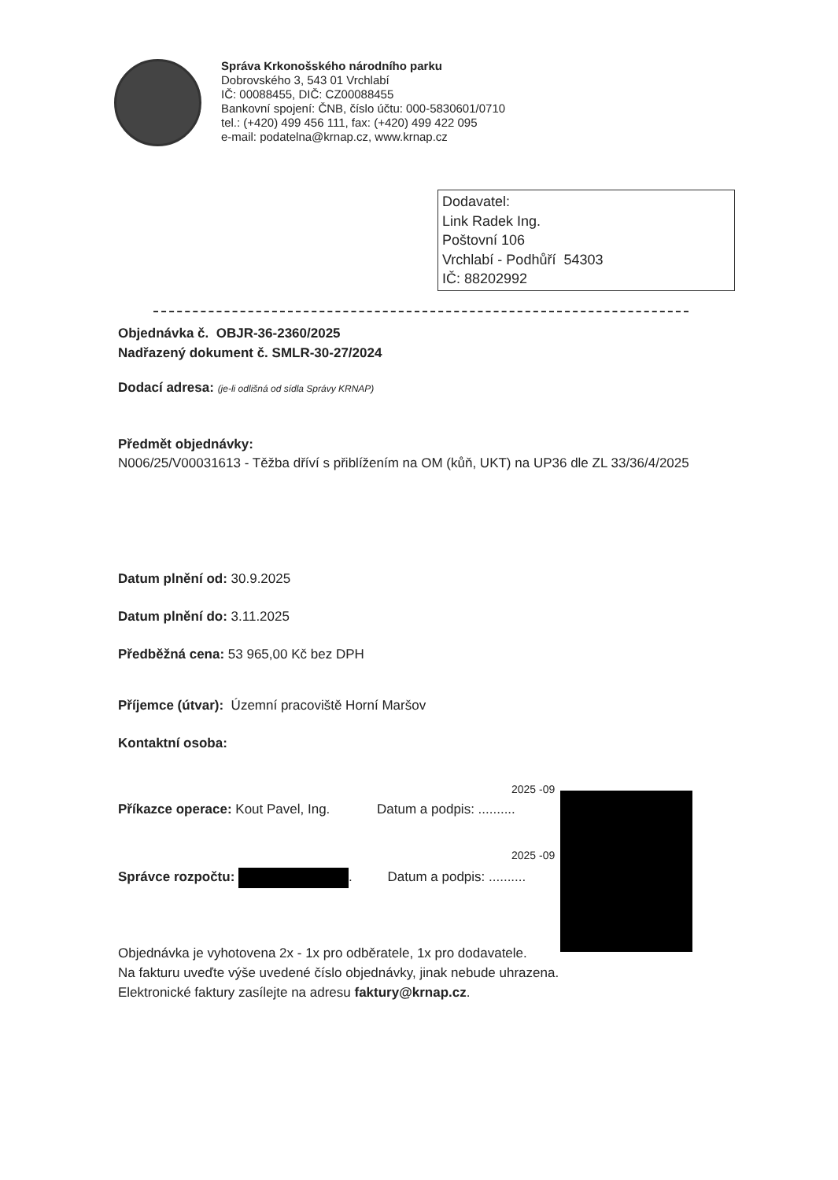Správa Krkonošského národního parku
Dobrovského 3, 543 01 Vrchlabí
IČ: 00088455, DIČ: CZ00088455
Bankovní spojení: ČNB, číslo účtu: 000-5830601/0710
tel.: (+420) 499 456 111, fax: (+420) 499 422 095
e-mail: podatelna@krnap.cz, www.krnap.cz
Dodavatel:
Link Radek Ing.
Poštovní 106
Vrchlabí - Podhůří 54303
IČ: 88202992
Objednávka č. OBJR-36-2360/2025
Nadřazený dokument č. SMLR-30-27/2024
Dodací adresa: (je-li odlišná od sídla Správy KRNAP)
Předmět objednávky:
N006/25/V00031613 - Těžba dříví s přiblížením na OM (kůň, UKT) na UP36 dle ZL 33/36/4/2025
Datum plnění od: 30.9.2025
Datum plnění do: 3.11.2025
Předběžná cena: 53 965,00 Kč bez DPH
Příjemce (útvar): Územní pracoviště Horní Maršov
Kontaktní osoba:
2025 -09
Příkazce operace: Kout Pavel, Ing. Datum a podpis: ..........
2025 -09
Správce rozpočtu: . Datum a podpis: ..........
Objednávka je vyhotovena 2x - 1x pro odběratele, 1x pro dodavatele.
Na fakturu uveďte výše uvedené číslo objednávky, jinak nebude uhrazena.
Elektronické faktury zasílejte na adresu faktury@krnap.cz.